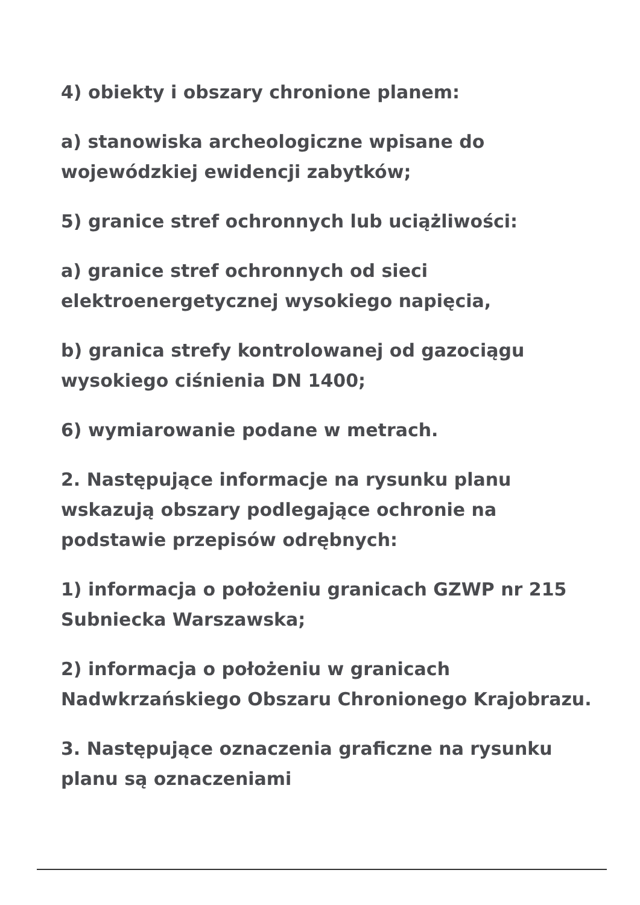4) obiekty i obszary chronione planem:
a) stanowiska archeologiczne wpisane do wojewódzkiej ewidencji zabytków;
5) granice stref ochronnych lub uciążliwości:
a) granice stref ochronnych od sieci elektroenergetycznej wysokiego napięcia,
b) granica strefy kontrolowanej od gazociągu wysokiego ciśnienia DN 1400;
6) wymiarowanie podane w metrach.
2. Następujące informacje na rysunku planu wskazują obszary podlegające ochronie na podstawie przepisów odrębnych:
1) informacja o położeniu granicach GZWP nr 215 Subniecka Warszawska;
2) informacja o położeniu w granicach Nadwkrzańskiego Obszaru Chronionego Krajobrazu.
3. Następujące oznaczenia graficzne na rysunku planu są oznaczeniami